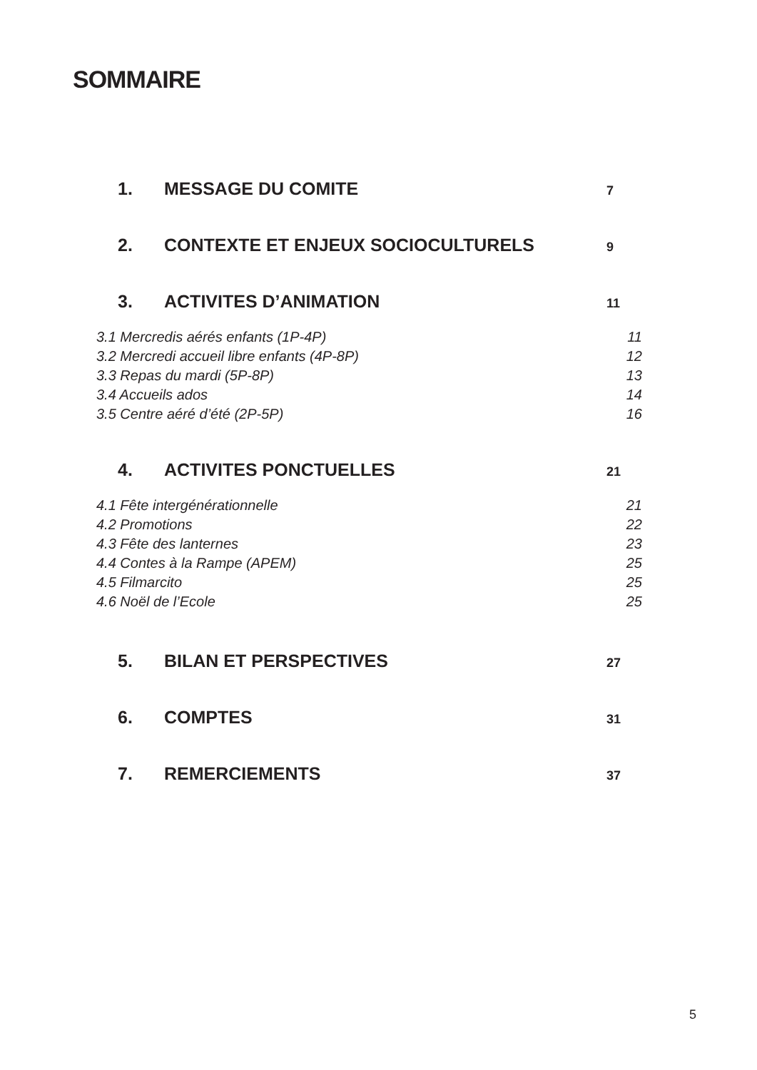SOMMAIRE
1. MESSAGE DU COMITE 7
2. CONTEXTE ET ENJEUX SOCIOCULTURELS 9
3. ACTIVITES D’ANIMATION 11
3.1 Mercredis aérés enfants (1P-4P) 11
3.2 Mercredi accueil libre enfants (4P-8P) 12
3.3 Repas du mardi (5P-8P) 13
3.4 Accueils ados 14
3.5 Centre aéré d’été (2P-5P) 16
4. ACTIVITES PONCTUELLES 21
4.1 Fête intergénérationnelle 21
4.2 Promotions 22
4.3 Fête des lanternes 23
4.4 Contes à la Rampe (APEM) 25
4.5 Filmarcito 25
4.6 Noël de l’Ecole 25
5. BILAN ET PERSPECTIVES 27
6. COMPTES 31
7. REMERCIEMENTS 37
5